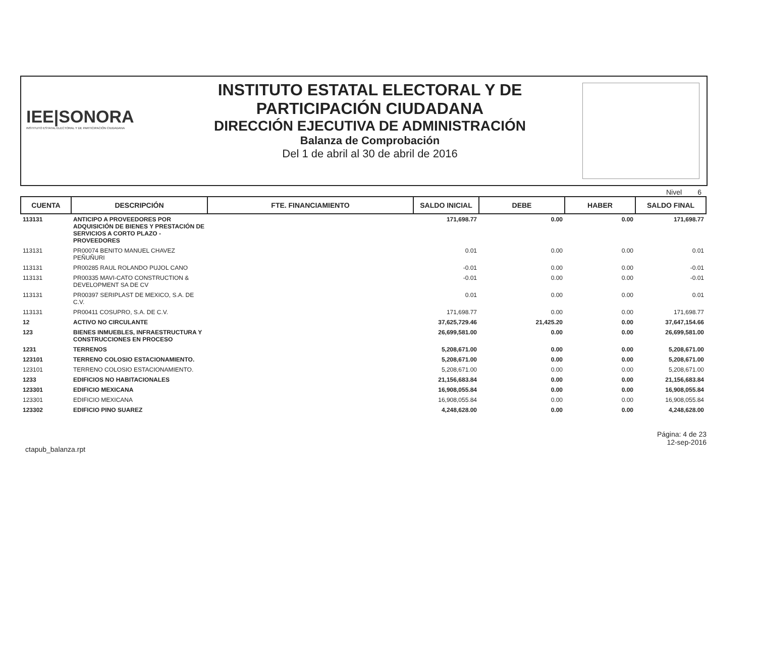IEE|SONORA
INSTITUTO ESTATAL ELECTORAL Y DE PARTICIPACIÓN CIUDADANA
INSTITUTO ESTATAL ELECTORAL Y DE
PARTICIPACIÓN CIUDADANA
DIRECCIÓN EJECUTIVA DE ADMINISTRACIÓN
Balanza de Comprobación
Del 1 de abril al 30 de abril de 2016
Nivel 6
| CUENTA | DESCRIPCIÓN | FTE. FINANCIAMIENTO | SALDO INICIAL | DEBE | HABER | SALDO FINAL |
| --- | --- | --- | --- | --- | --- | --- |
| 113131 | ANTICIPO A PROVEEDORES POR ADQUISICIÓN DE BIENES Y PRESTACIÓN DE SERVICIOS A CORTO PLAZO - PROVEEDORES | | 171,698.77 | 0.00 | 0.00 | 171,698.77 |
| 113131 | PR00074 BENITO MANUEL CHAVEZ PEÑUÑURI | | 0.01 | 0.00 | 0.00 | 0.01 |
| 113131 | PR00285 RAUL ROLANDO PUJOL CANO | | -0.01 | 0.00 | 0.00 | -0.01 |
| 113131 | PR00335 MAVI-CATO CONSTRUCTION & DEVELOPMENT SA DE CV | | -0.01 | 0.00 | 0.00 | -0.01 |
| 113131 | PR00397 SERIPLAST DE MEXICO, S.A. DE C.V. | | 0.01 | 0.00 | 0.00 | 0.01 |
| 113131 | PR00411 COSUPRO, S.A. DE C.V. | | 171,698.77 | 0.00 | 0.00 | 171,698.77 |
| 12 | ACTIVO NO CIRCULANTE | | 37,625,729.46 | 21,425.20 | 0.00 | 37,647,154.66 |
| 123 | BIENES INMUEBLES, INFRAESTRUCTURA Y CONSTRUCCIONES EN PROCESO | | 26,699,581.00 | 0.00 | 0.00 | 26,699,581.00 |
| 1231 | TERRENOS | | 5,208,671.00 | 0.00 | 0.00 | 5,208,671.00 |
| 123101 | TERRENO COLOSIO ESTACIONAMIENTO. | | 5,208,671.00 | 0.00 | 0.00 | 5,208,671.00 |
| 123101 | TERRENO COLOSIO ESTACIONAMIENTO. | | 5,208,671.00 | 0.00 | 0.00 | 5,208,671.00 |
| 1233 | EDIFICIOS NO HABITACIONALES | | 21,156,683.84 | 0.00 | 0.00 | 21,156,683.84 |
| 123301 | EDIFICIO MEXICANA | | 16,908,055.84 | 0.00 | 0.00 | 16,908,055.84 |
| 123301 | EDIFICIO MEXICANA | | 16,908,055.84 | 0.00 | 0.00 | 16,908,055.84 |
| 123302 | EDIFICIO PINO SUAREZ | | 4,248,628.00 | 0.00 | 0.00 | 4,248,628.00 |
ctapub_balanza.rpt
Página: 4 de 23
12-sep-2016